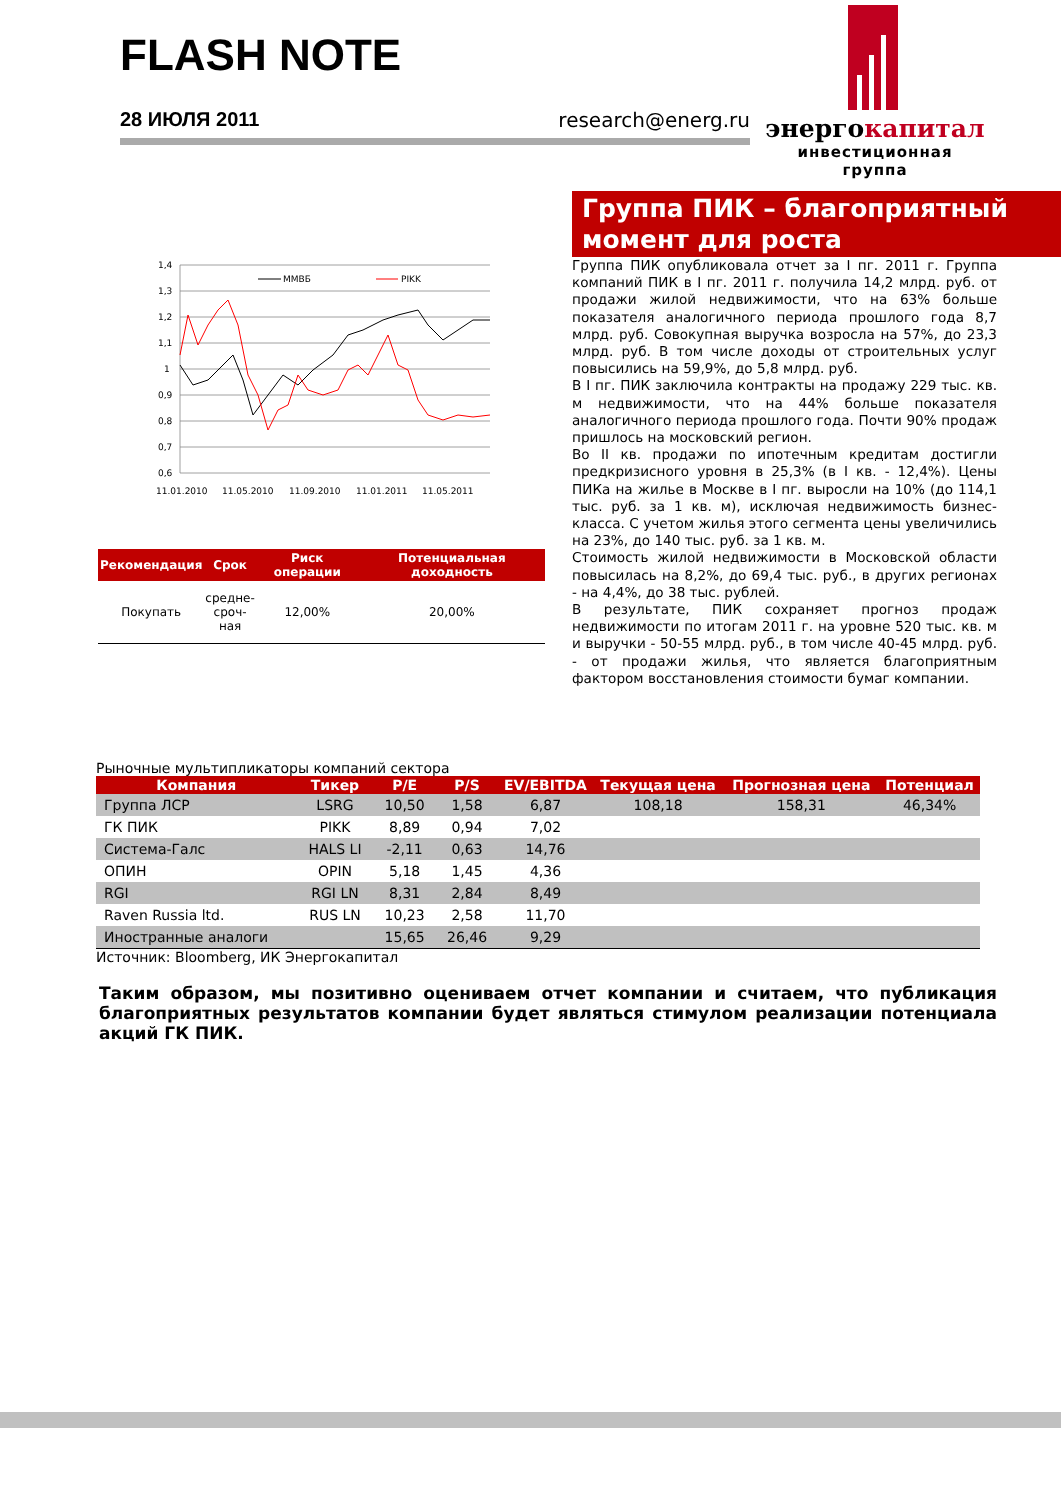FLASH NOTE
28 ИЮЛЯ 2011 research@energ.ru
энергокапитал
инвестиционная группа
1,4
1,3
1,2
1,1
1
0,9
0,8
0,7
0,6
11.01.2010
11.05.2010
11.09.2010
11.01.2011
11.05.2011
ММВБ
PIKK
| Рекомендация | Срок | Риск операции | Потенциальная доходность |
| --- | --- | --- | --- |
| Покупать | средне- сроч- ная | 12,00% | 20,00% |
Группа ПИК – благоприятный момент для роста
Группа ПИК опубликовала отчет за I пг. 2011 г. Группа компаний ПИК в I пг. 2011 г. получила 14,2 млрд. руб. от продажи жилой недвижимости, что на 63% больше показателя аналогичного периода прошлого года 8,7 млрд. руб. Совокупная выручка возросла на 57%, до 23,3 млрд. руб. В том числе доходы от строительных услуг повысились на 59,9%, до 5,8 млрд. руб.
В I пг. ПИК заключила контракты на продажу 229 тыс. кв. м недвижимости, что на 44% больше показателя аналогичного периода прошлого года. Почти 90% продаж пришлось на московский регион.
Во II кв. продажи по ипотечным кредитам достигли предкризисного уровня в 25,3% (в I кв. - 12,4%). Цены ПИКа на жилье в Москве в I пг. выросли на 10% (до 114,1 тыс. руб. за 1 кв. м), исключая недвижимость бизнес-класса. С учетом жилья этого сегмента цены увеличились на 23%, до 140 тыс. руб. за 1 кв. м.
Стоимость жилой недвижимости в Московской области повысилась на 8,2%, до 69,4 тыс. руб., в других регионах - на 4,4%, до 38 тыс. рублей.
В результате, ПИК сохраняет прогноз продаж недвижимости по итогам 2011 г. на уровне 520 тыс. кв. м и выручки - 50-55 млрд. руб., в том числе 40-45 млрд. руб. - от продажи жилья, что является благоприятным фактором восстановления стоимости бумаг компании.
Рыночные мультипликаторы компаний сектора
| Компания | Тикер | P/E | P/S | EV/EBITDA | Текущая цена | Прогнозная цена | Потенциал |
| --- | --- | --- | --- | --- | --- | --- | --- |
| Группа ЛСР | LSRG | 10,50 | 1,58 | 6,87 | 108,18 | 158,31 | 46,34% |
| ГК ПИК | PIKK | 8,89 | 0,94 | 7,02 | | | |
| Система-Галс | HALS LI | -2,11 | 0,63 | 14,76 | | | |
| ОПИН | OPIN | 5,18 | 1,45 | 4,36 | | | |
| RGI | RGI LN | 8,31 | 2,84 | 8,49 | | | |
| Raven Russia ltd. | RUS LN | 10,23 | 2,58 | 11,70 | | | |
| Иностранные аналоги | | 15,65 | 26,46 | 9,29 | | | |
Источник: Bloomberg, ИК Энергокапитал
Таким образом, мы позитивно оцениваем отчет компании и считаем, что публикация благоприятных результатов компании будет являться стимулом реализации потенциала акций ГК ПИК.